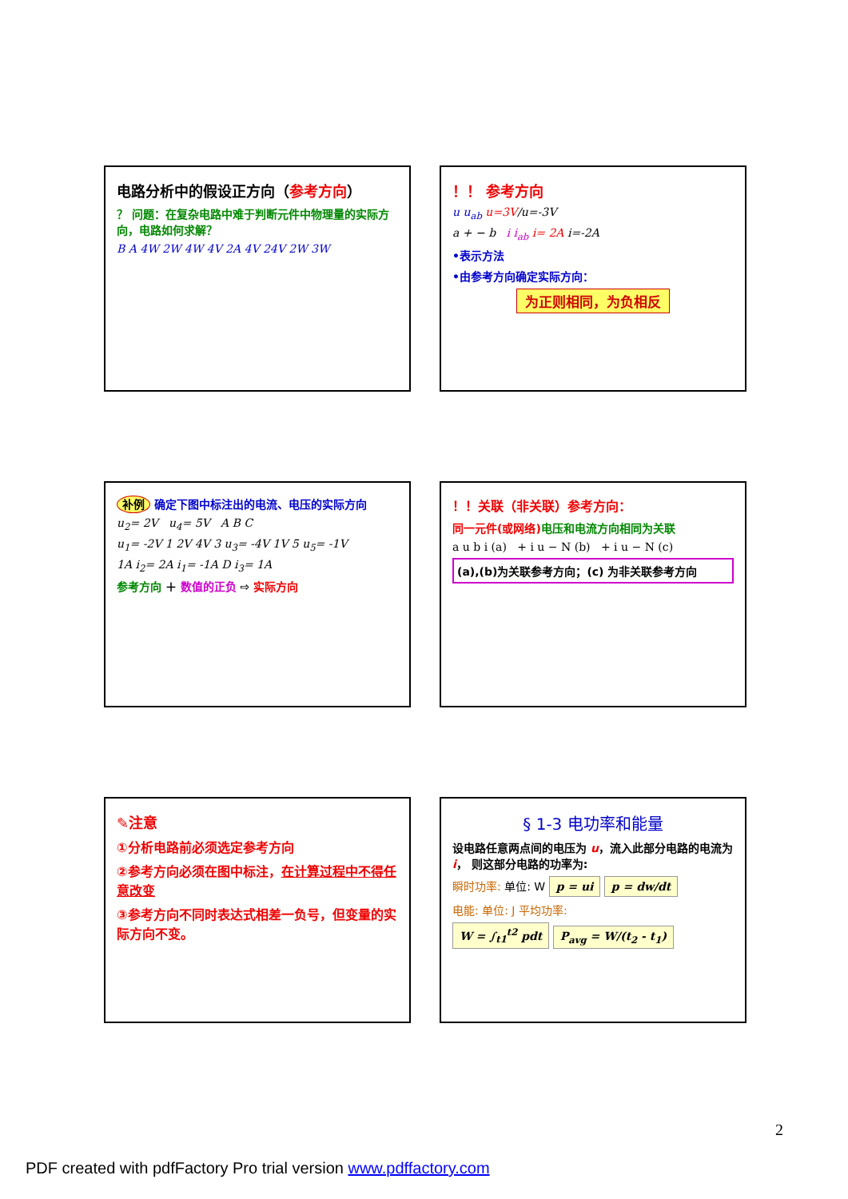电路分析中的假设正方向（参考方向）
？ 问题：在复杂电路中难于判断元件中物理量的实际方向，电路如何求解？
B A 4W 2W 4W 4V 2A 4V 24V 2W 3W
！！ 参考方向
u u<sub>ab</sub> u=3V/u=-3V
a + − b i i<sub>ab</sub> i= 2A i=-2A
•表示方法
•由参考方向确定实际方向：
为正则相同，为负相反
补例 确定下图中标注出的电流、电压的实际方向
u<sub>2</sub>= 2V u<sub>4</sub>= 5V A B C
u<sub>1</sub>= -2V 1 2V 4V 3 u<sub>3</sub>= -4V 1V 5 u<sub>5</sub>= -1V
1A i<sub>2</sub>= 2A i<sub>1</sub>= -1A D i<sub>3</sub>= 1A
参考方向 ＋ 数值的正负 ⇨ 实际方向
！！关联（非关联）参考方向：
同一元件(或网络)电压和电流方向相同为关联
a u b i (a) + i u − N (b) + i u − N (c)
(a),(b)为关联参考方向；(c) 为非关联参考方向
✎注意
①分析电路前必须选定参考方向
②参考方向必须在图中标注，在计算过程中不得任意改变
③参考方向不同时表达式相差一负号，但变量的实际方向不变。
§ 1-3 电功率和能量
设电路任意两点间的电压为 u，流入此部分电路的电流为 i， 则这部分电路的功率为:
瞬时功率: 单位: W p = ui p = dw/dt
电能: 单位: J 平均功率:
W = ∫<sub>t1</sub><sup>t2</sup> pdt P<sub>avg</sub> = W/(t<sub>2</sub> - t<sub>1</sub>)
2
PDF created with pdfFactory Pro trial version www.pdffactory.com